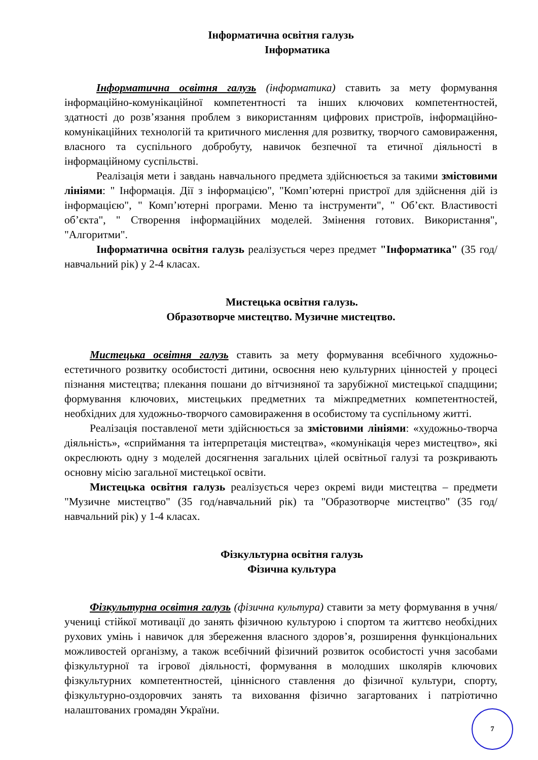Інформатична освітня галузь
Інформатика
Інформатична освітня галузь (інформатика) ставить за мету формування інформаційно-комунікаційної компетентності та інших ключових компетентностей, здатності до розв’язання проблем з використанням цифрових пристроїв, інформаційно-комунікаційних технологій та критичного мислення для розвитку, творчого самовираження, власного та суспільного добробуту, навичок безпечної та етичної діяльності в інформаційному суспільстві.
Реалізація мети і завдань навчального предмета здійснюється за такими змістовими лініями: " Інформація. Дії з інформацією", "Комп’ютерні пристрої для здійснення дій із інформацією", " Комп’ютерні програми. Меню та інструменти", " Об’єкт. Властивості об’єкта", " Створення інформаційних моделей. Змінення готових. Використання", "Алгоритми".
Інформатична освітня галузь реалізується через предмет "Інформатика" (35 год/навчальний рік) у 2-4 класах.
Мистецька освітня галузь.
Образотворче мистецтво. Музичне мистецтво.
Мистецька освітня галузь ставить за мету формування всебічного художньо-естетичного розвитку особистості дитини, освоєння нею культурних цінностей у процесі пізнання мистецтва; плекання пошани до вітчизняної та зарубіжної мистецької спадщини; формування ключових, мистецьких предметних та міжпредметних компетентностей, необхідних для художньо-творчого самовираження в особистому та суспільному житті.
Реалізація поставленої мети здійснюється за змістовими лініями: «художньо-творча діяльність», «сприймання та інтерпретація мистецтва», «комунікація через мистецтво», які окреслюють одну з моделей досягнення загальних цілей освітньої галузі та розкривають основну місію загальної мистецької освіти.
Мистецька освітня галузь реалізується через окремі види мистецтва – предмети "Музичне мистецтво" (35 год/навчальний рік) та "Образотворче мистецтво" (35 год/навчальний рік) у 1-4 класах.
Фізкультурна освітня галузь
Фізична культура
Фізкультурна освітня галузь (фізична культура) ставити за мету формування в учня/учениці стійкої мотивації до занять фізичною культурою і спортом та життєво необхідних рухових умінь і навичок для збереження власного здоров’я, розширення функціональних можливостей організму, а також всебічний фізичний розвиток особистості учня засобами фізкультурної та ігрової діяльності, формування в молодших школярів ключових фізкультурних компетентностей, ціннісного ставлення до фізичної культури, спорту, фізкультурно-оздоровчих занять та виховання фізично загартованих і патріотично налаштованих громадян України.
7